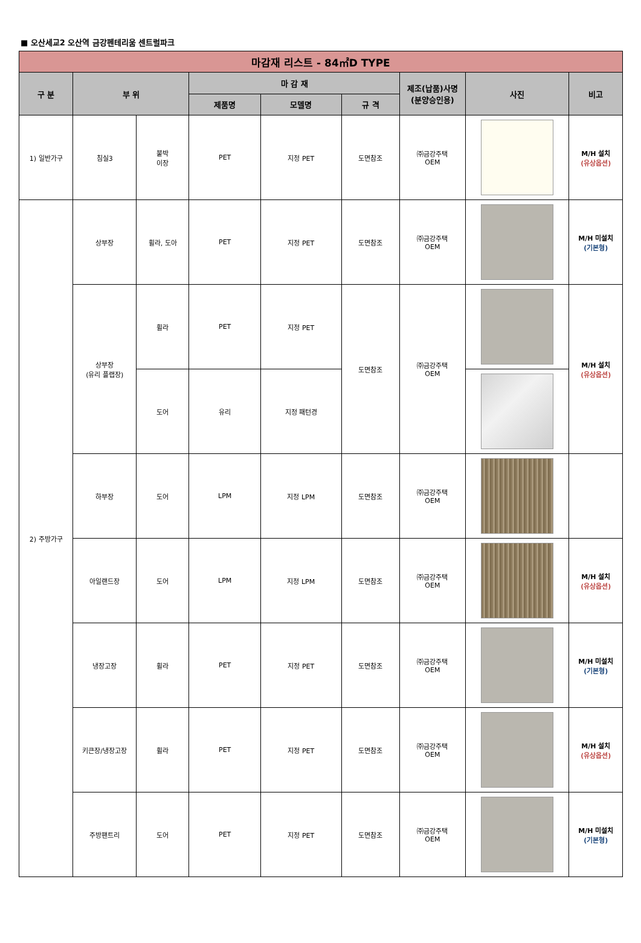■ 오산세교2 오산역 금강펜테리움 센트럴파크
| 마감재 리스트 - 84㎡D TYPE | | | | | | | | |
| --- | --- | --- | --- | --- | --- | --- | --- | --- |
| 구 분 | 부 위 | | 마 감 재 | | | 제조(납품)사명 (분양승인용) | 사진 | 비고 |
| | | | 제품명 | 모델명 | 규 격 | | | |
| 1) 일반가구 | 침실3 | 붙박 이장 | PET | 지정 PET | 도면참조 | ㈜금강주택 OEM | | M/H 설치 (유상옵션) |
| 2) 주방가구 | 상부장 | 휠라, 도아 | PET | 지정 PET | 도면참조 | ㈜금강주택 OEM | | M/H 미설치 (기본형) |
| | 상부장 (유리 플랩장) | 휠라 | PET | 지정 PET | 도면참조 | ㈜금강주택 OEM | | M/H 설치 (유상옵션) |
| | | 도어 | 유리 | 지정 패턴경 | | | | |
| | 하부장 | 도어 | LPM | 지정 LPM | 도면참조 | ㈜금강주택 OEM | | |
| | 아일랜드장 | 도어 | LPM | 지정 LPM | 도면참조 | ㈜금강주택 OEM | | M/H 설치 (유상옵션) |
| | 냉장고장 | 휠라 | PET | 지정 PET | 도면참조 | ㈜금강주택 OEM | | M/H 미설치 (기본형) |
| | 키큰장/냉장고장 | 휠라 | PET | 지정 PET | 도면참조 | ㈜금강주택 OEM | | M/H 설치 (유상옵션) |
| | 주방팬트리 | 도어 | PET | 지정 PET | 도면참조 | ㈜금강주택 OEM | | M/H 미설치 (기본형) |